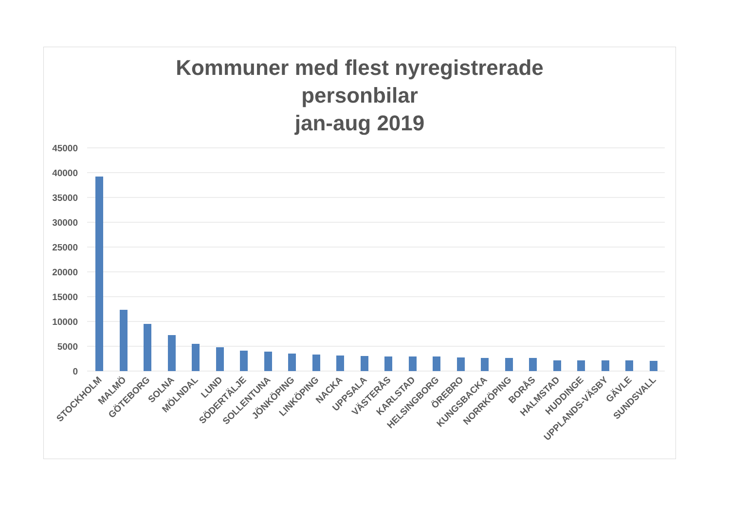Kommuner med flest nyregistrerade
personbilar
jan-aug 2019
45000
40000
35000
30000
25000
20000
15000
10000
5000
0
STOCKHOLM
MALMÖ
GÖTEBORG
SOLNA
MÖLNDAL
LUND
SÖDERTÄLJE
SOLLENTUNA
JÖNKÖPING
LINKÖPING
NACKA
UPPSALA
VÄSTERÅS
KARLSTAD
HELSINGBORG
ÖREBRO
KUNGSBACKA
NORRKÖPING
BORÅS
HALMSTAD
HUDDINGE
UPPLANDS-VÄSBY
GÄVLE
SUNDSVALL